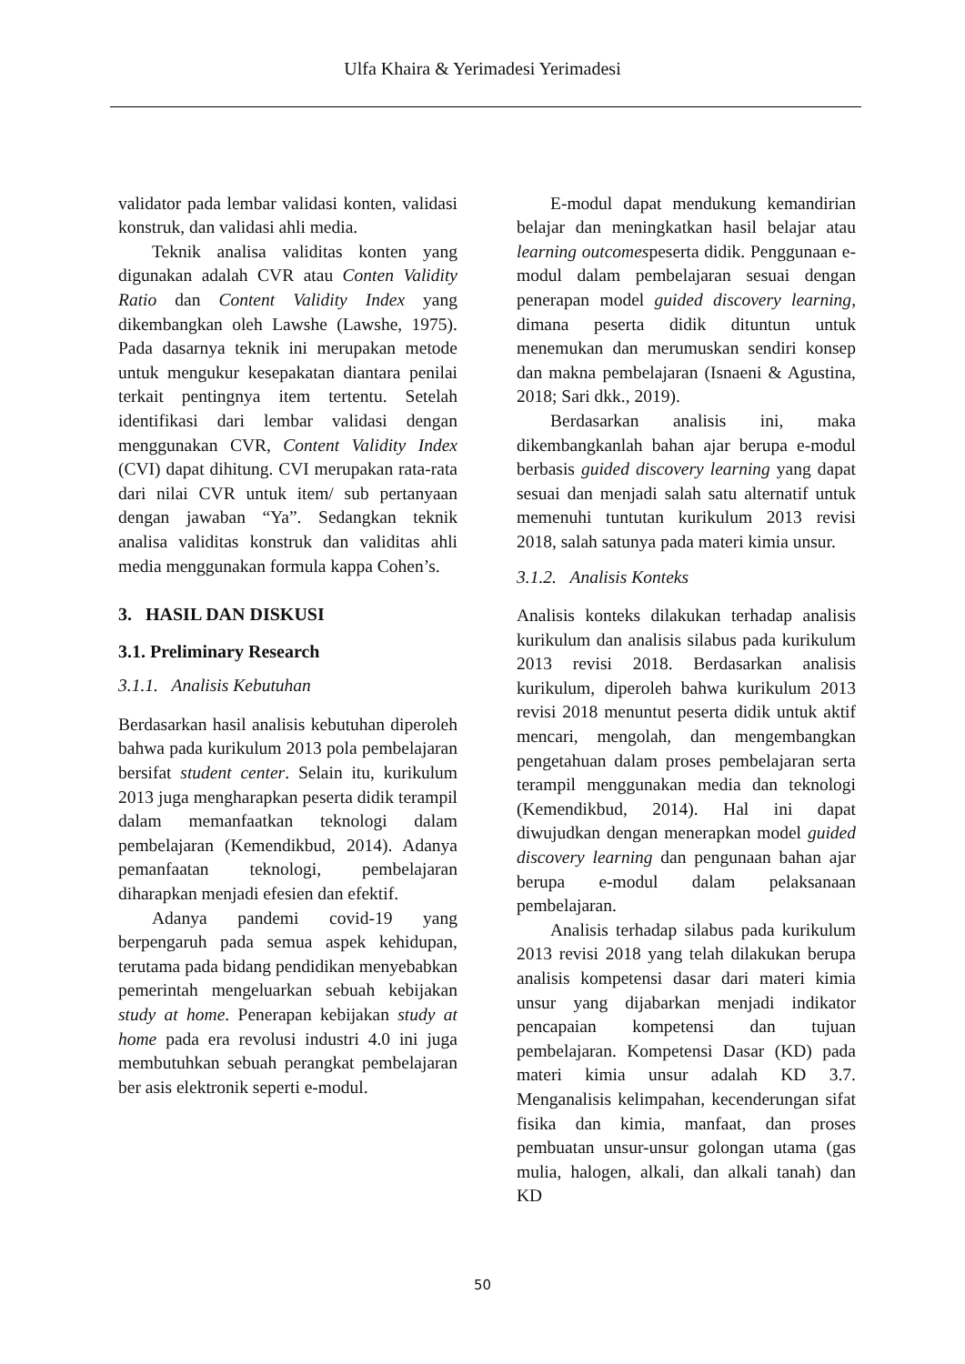Ulfa Khaira & Yerimadesi Yerimadesi
validator pada lembar validasi konten, validasi konstruk, dan validasi ahli media.
Teknik analisa validitas konten yang digunakan adalah CVR atau Conten Validity Ratio dan Content Validity Index yang dikembangkan oleh Lawshe (Lawshe, 1975). Pada dasarnya teknik ini merupakan metode untuk mengukur kesepakatan diantara penilai terkait pentingnya item tertentu. Setelah identifikasi dari lembar validasi dengan menggunakan CVR, Content Validity Index (CVI) dapat dihitung. CVI merupakan rata-rata dari nilai CVR untuk item/ sub pertanyaan dengan jawaban “Ya”. Sedangkan teknik analisa validitas konstruk dan validitas ahli media menggunakan formula kappa Cohen’s.
3. HASIL DAN DISKUSI
3.1. Preliminary Research
3.1.1. Analisis Kebutuhan
Berdasarkan hasil analisis kebutuhan diperoleh bahwa pada kurikulum 2013 pola pembelajaran bersifat student center. Selain itu, kurikulum 2013 juga mengharapkan peserta didik terampil dalam memanfaatkan teknologi dalam pembelajaran (Kemendikbud, 2014). Adanya pemanfaatan teknologi, pembelajaran diharapkan menjadi efesien dan efektif.
Adanya pandemi covid-19 yang berpengaruh pada semua aspek kehidupan, terutama pada bidang pendidikan menyebabkan pemerintah mengeluarkan sebuah kebijakan study at home. Penerapan kebijakan study at home pada era revolusi industri 4.0 ini juga membutuhkan sebuah perangkat pembelajaran ber asis elektronik seperti e-modul.
E-modul dapat mendukung kemandirian belajar dan meningkatkan hasil belajar atau learning outcomespeserta didik. Penggunaan e-modul dalam pembelajaran sesuai dengan penerapan model guided discovery learning, dimana peserta didik dituntun untuk menemukan dan merumuskan sendiri konsep dan makna pembelajaran (Isnaeni & Agustina, 2018; Sari dkk., 2019).
Berdasarkan analisis ini, maka dikembangkanlah bahan ajar berupa e-modul berbasis guided discovery learning yang dapat sesuai dan menjadi salah satu alternatif untuk memenuhi tuntutan kurikulum 2013 revisi 2018, salah satunya pada materi kimia unsur.
3.1.2. Analisis Konteks
Analisis konteks dilakukan terhadap analisis kurikulum dan analisis silabus pada kurikulum 2013 revisi 2018. Berdasarkan analisis kurikulum, diperoleh bahwa kurikulum 2013 revisi 2018 menuntut peserta didik untuk aktif mencari, mengolah, dan mengembangkan pengetahuan dalam proses pembelajaran serta terampil menggunakan media dan teknologi (Kemendikbud, 2014). Hal ini dapat diwujudkan dengan menerapkan model guided discovery learning dan pengunaan bahan ajar berupa e-modul dalam pelaksanaan pembelajaran.
Analisis terhadap silabus pada kurikulum 2013 revisi 2018 yang telah dilakukan berupa analisis kompetensi dasar dari materi kimia unsur yang dijabarkan menjadi indikator pencapaian kompetensi dan tujuan pembelajaran. Kompetensi Dasar (KD) pada materi kimia unsur adalah KD 3.7. Menganalisis kelimpahan, kecenderungan sifat fisika dan kimia, manfaat, dan proses pembuatan unsur-unsur golongan utama (gas mulia, halogen, alkali, dan alkali tanah) dan KD
50